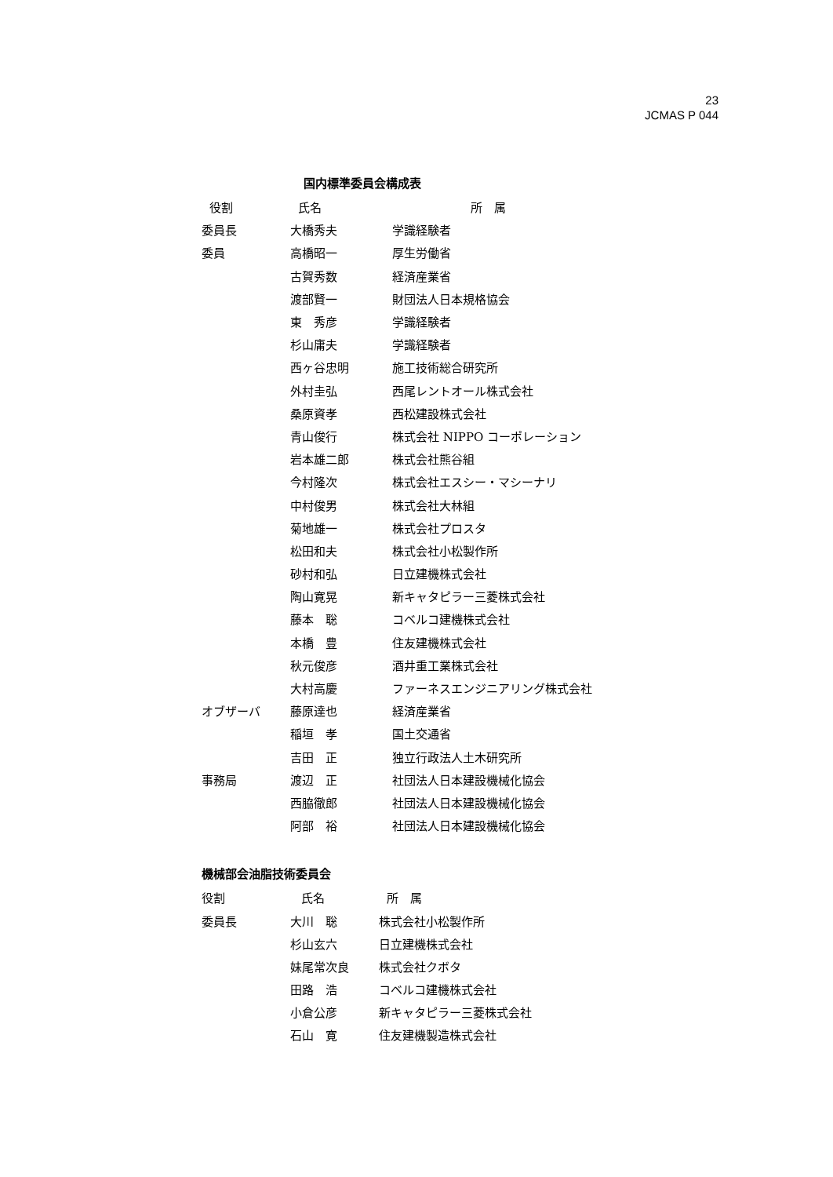23
JCMAS P 044
国内標準委員会構成表
| 役割 | 氏名 | 所 属 |
| --- | --- | --- |
| 委員長 | 大橋秀夫 | 学識経験者 |
| 委員 | 高橋昭一 | 厚生労働省 |
| | 古賀秀数 | 経済産業省 |
| | 渡部賢一 | 財団法人日本規格協会 |
| | 東 秀彦 | 学識経験者 |
| | 杉山庸夫 | 学識経験者 |
| | 西ヶ谷忠明 | 施工技術総合研究所 |
| | 外村圭弘 | 西尾レントオール株式会社 |
| | 桑原資孝 | 西松建設株式会社 |
| | 青山俊行 | 株式会社 NIPPO コーポレーション |
| | 岩本雄二郎 | 株式会社熊谷組 |
| | 今村隆次 | 株式会社エスシー・マシーナリ |
| | 中村俊男 | 株式会社大林組 |
| | 菊地雄一 | 株式会社プロスタ |
| | 松田和夫 | 株式会社小松製作所 |
| | 砂村和弘 | 日立建機株式会社 |
| | 陶山寛晃 | 新キャタピラー三菱株式会社 |
| | 藤本 聡 | コベルコ建機株式会社 |
| | 本橋 豊 | 住友建機株式会社 |
| | 秋元俊彦 | 酒井重工業株式会社 |
| | 大村高慶 | ファーネスエンジニアリング株式会社 |
| オブザーバ | 藤原達也 | 経済産業省 |
| | 稲垣 孝 | 国土交通省 |
| | 吉田 正 | 独立行政法人土木研究所 |
| 事務局 | 渡辺 正 | 社団法人日本建設機械化協会 |
| | 西脇徹郎 | 社団法人日本建設機械化協会 |
| | 阿部 裕 | 社団法人日本建設機械化協会 |
機械部会油脂技術委員会
| 役割 | 氏名 | 所 属 |
| --- | --- | --- |
| 委員長 | 大川 聡 | 株式会社小松製作所 |
| | 杉山玄六 | 日立建機株式会社 |
| | 妹尾常次良 | 株式会社クボタ |
| | 田路 浩 | コベルコ建機株式会社 |
| | 小倉公彦 | 新キャタピラー三菱株式会社 |
| | 石山 寛 | 住友建機製造株式会社 |